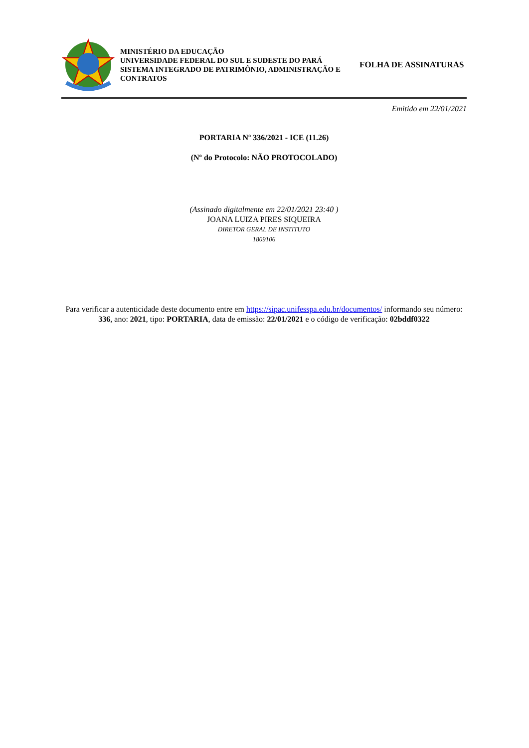MINISTÉRIO DA EDUCAÇÃO
UNIVERSIDADE FEDERAL DO SUL E SUDESTE DO PARÁ
SISTEMA INTEGRADO DE PATRIMÔNIO, ADMINISTRAÇÃO E CONTRATOS
FOLHA DE ASSINATURAS
Emitido em 22/01/2021
PORTARIA Nº 336/2021 - ICE (11.26)
(Nº do Protocolo: NÃO PROTOCOLADO)
(Assinado digitalmente em 22/01/2021 23:40 )
JOANA LUIZA PIRES SIQUEIRA
DIRETOR GERAL DE INSTITUTO
1809106
Para verificar a autenticidade deste documento entre em https://sipac.unifesspa.edu.br/documentos/ informando seu número: 336, ano: 2021, tipo: PORTARIA, data de emissão: 22/01/2021 e o código de verificação: 02bddf0322